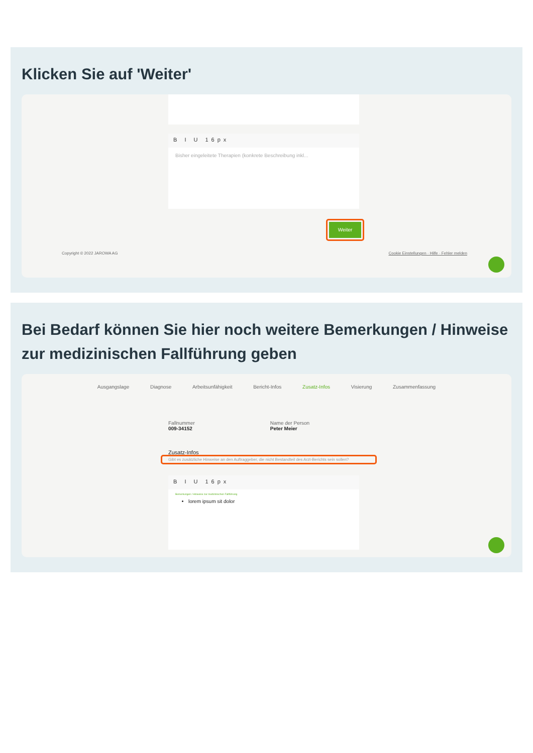Klicken Sie auf 'Weiter'
B I U 16px
Bisher eingeleitete Therapien (konkrete Beschreibung inkl...
Weiter
Copyright © 2022 JAROWA AG
Cookie Einstellungen · Hilfe · Fehler melden
Bei Bedarf können Sie hier noch weitere Bemerkungen / Hinweise zur medizinischen Fallführung geben
Ausgangslage Diagnose Arbeitsunfähigkeit Bericht-Infos Zusatz-Infos Visierung Zusammenfassung
Fallnummer
009-34152
Name der Person
Peter Meier
Zusatz-Infos
Gibt es zusätzliche Hinweise an den Auftraggeber, die nicht Bestandteil des Arzt-Berichts sein sollen?
B I U 16px
Bemerkungen / Hinweise zur medizinischen Fallführung
lorem ipsum sit dolor